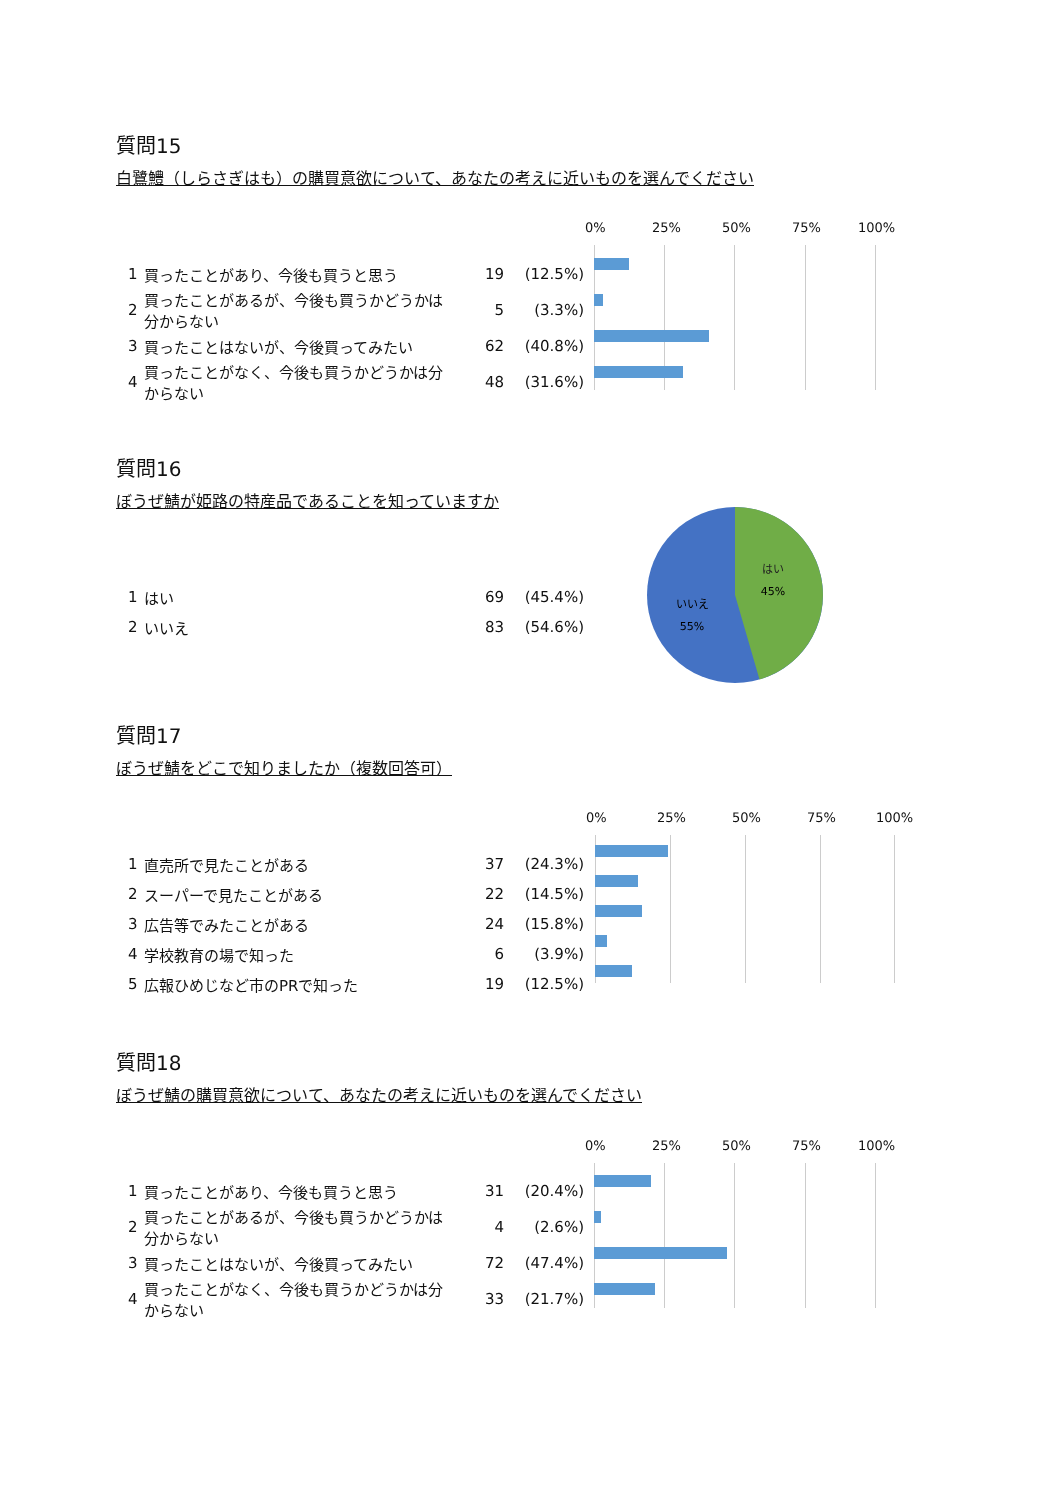質問15
白鷺鱧（しらさぎはも）の購買意欲について、あなたの考えに近いものを選んでください
| 1 | 買ったことがあり、今後も買うと思う | 19 | (12.5%) |
| 2 | 買ったことがあるが、今後も買うかどうかは分からない | 5 | (3.3%) |
| 3 | 買ったことはないが、今後買ってみたい | 62 | (40.8%) |
| 4 | 買ったことがなく、今後も買うかどうかは分からない | 48 | (31.6%) |
0% 25% 50% 75% 100%
質問16
ぼうぜ鯖が姫路の特産品であることを知っていますか
| 1 | はい | 69 | (45.4%) |
| 2 | いいえ | 83 | (54.6%) |
はい
45%
いいえ
55%
質問17
ぼうぜ鯖をどこで知りましたか（複数回答可）
| 1 | 直売所で見たことがある | 37 | (24.3%) |
| 2 | スーパーで見たことがある | 22 | (14.5%) |
| 3 | 広告等でみたことがある | 24 | (15.8%) |
| 4 | 学校教育の場で知った | 6 | (3.9%) |
| 5 | 広報ひめじなど市のPRで知った | 19 | (12.5%) |
0% 25% 50% 75% 100%
質問18
ぼうぜ鯖の購買意欲について、あなたの考えに近いものを選んでください
| 1 | 買ったことがあり、今後も買うと思う | 31 | (20.4%) |
| 2 | 買ったことがあるが、今後も買うかどうかは分からない | 4 | (2.6%) |
| 3 | 買ったことはないが、今後買ってみたい | 72 | (47.4%) |
| 4 | 買ったことがなく、今後も買うかどうかは分からない | 33 | (21.7%) |
0% 25% 50% 75% 100%